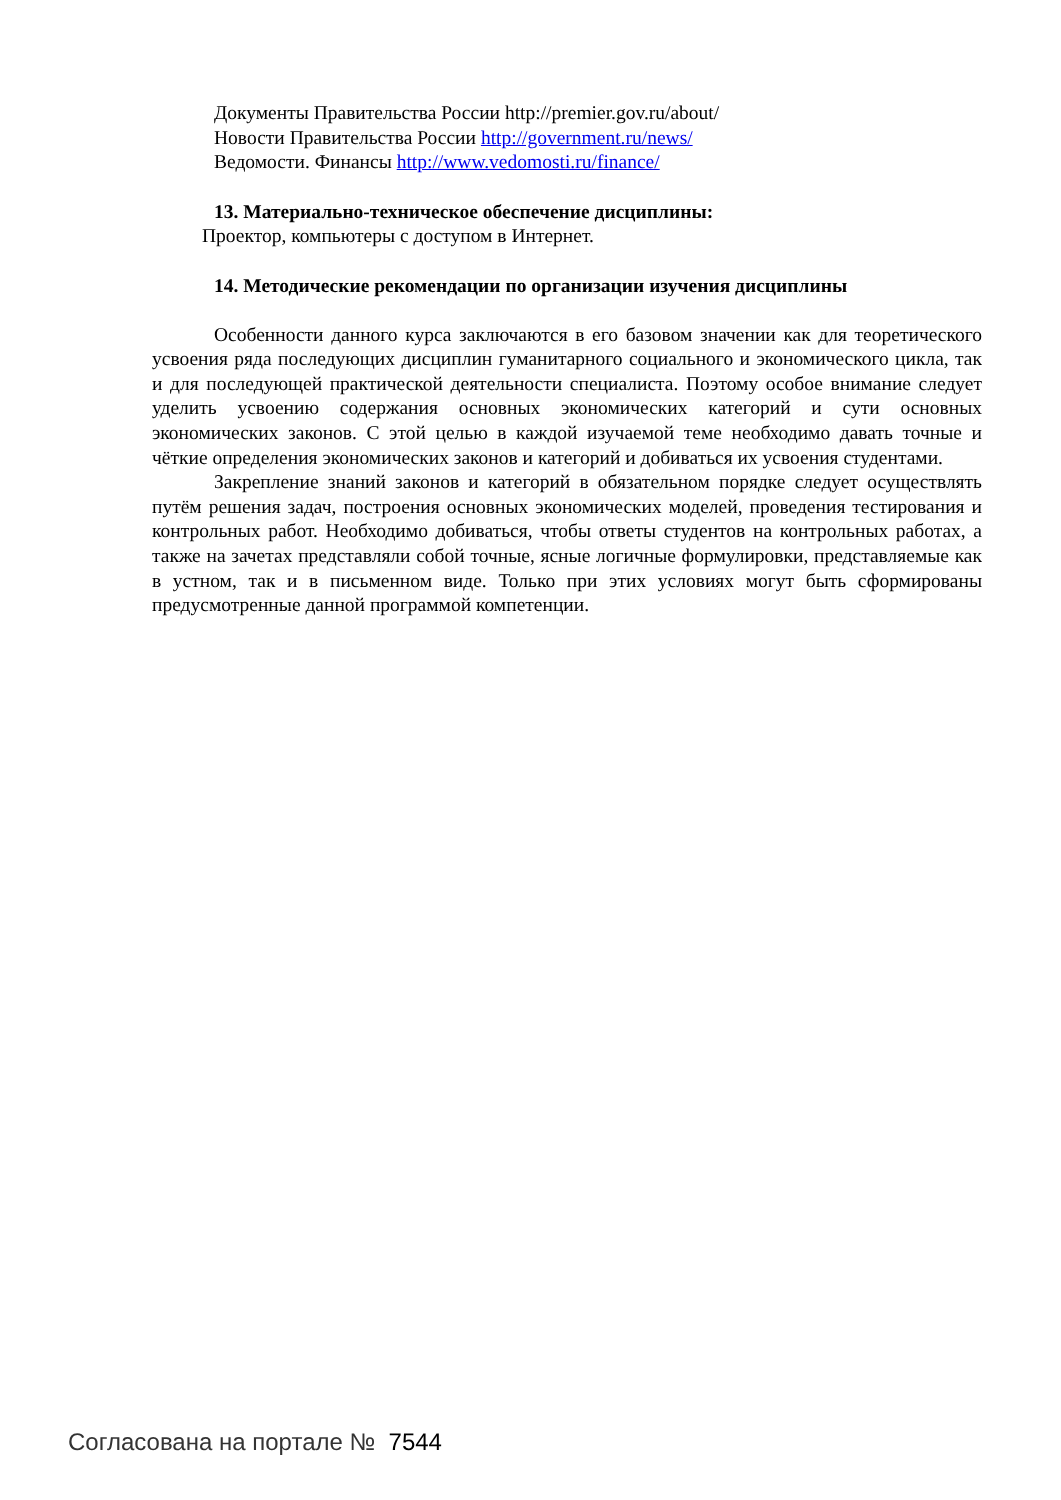Документы Правительства России http://premier.gov.ru/about/
Новости Правительства России http://government.ru/news/
Ведомости. Финансы http://www.vedomosti.ru/finance/
13. Материально-техническое обеспечение дисциплины:
Проектор, компьютеры с доступом в Интернет.
14. Методические рекомендации по организации изучения дисциплины
Особенности данного курса заключаются в его базовом значении как для теоретического усвоения ряда последующих дисциплин гуманитарного социального и экономического цикла, так и для последующей практической деятельности специалиста. Поэтому особое внимание следует уделить усвоению содержания основных экономических категорий и сути основных экономических законов. С этой целью в каждой изучаемой теме необходимо давать точные и чёткие определения экономических законов и категорий и добиваться их усвоения студентами.
Закрепление знаний законов и категорий в обязательном порядке следует осуществлять путём решения задач, построения основных экономических моделей, проведения тестирования и контрольных работ. Необходимо добиваться, чтобы ответы студентов на контрольных работах, а также на зачетах представляли собой точные, ясные логичные формулировки, представляемые как в устном, так и в письменном виде. Только при этих условиях могут быть сформированы предусмотренные данной программой компетенции.
Согласована на портале № 7544